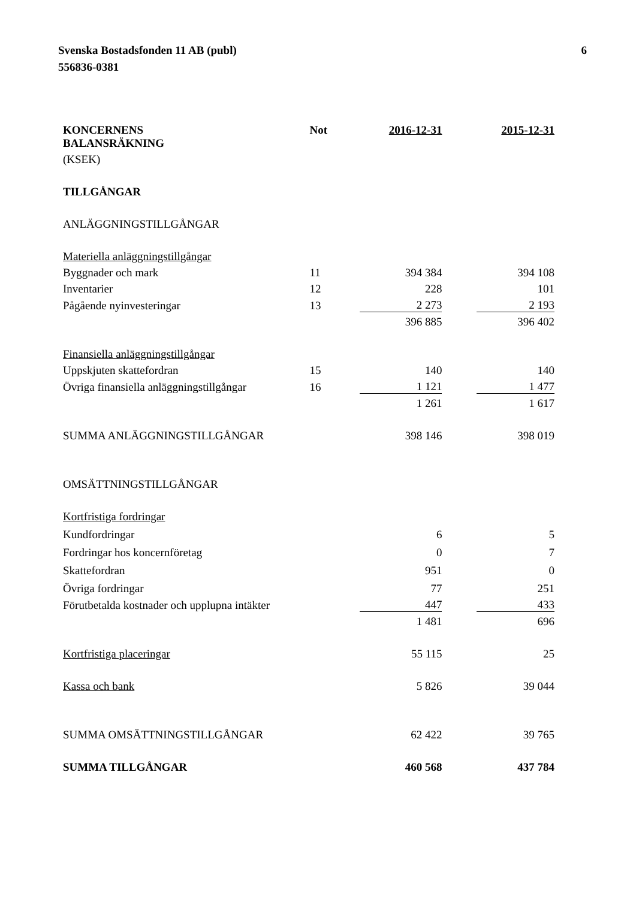Svenska Bostadsfonden 11 AB (publ)
556836-0381
6
| KONCERNENS BALANSRÄKNING | Not | 2016-12-31 | | 2015-12-31 |
| --- | --- | --- | --- | --- |
| (KSEK) | | | | |
| TILLGÅNGAR | | | | |
| ANLÄGGNINGSTILLGÅNGAR | | | | |
| Materiella anläggningstillgångar | | | | |
| Byggnader och mark | 11 | 394 384 | | 394 108 |
| Inventarier | 12 | 228 | | 101 |
| Pågående nyinvesteringar | 13 | 2 273 | | 2 193 |
| | | 396 885 | | 396 402 |
| Finansiella anläggningstillgångar | | | | |
| Uppskjuten skattefordran | 15 | 140 | | 140 |
| Övriga finansiella anläggningstillgångar | 16 | 1 121 | | 1 477 |
| | | 1 261 | | 1 617 |
| SUMMA ANLÄGGNINGSTILLGÅNGAR | | 398 146 | | 398 019 |
| OMSÄTTNINGSTILLGÅNGAR | | | | |
| Kortfristiga fordringar | | | | |
| Kundfordringar | | 6 | | 5 |
| Fordringar hos koncernföretag | | 0 | | 7 |
| Skattefordran | | 951 | | 0 |
| Övriga fordringar | | 77 | | 251 |
| Förutbetalda kostnader och upplupna intäkter | | 447 | | 433 |
| | | 1 481 | | 696 |
| Kortfristiga placeringar | | 55 115 | | 25 |
| Kassa och bank | | 5 826 | | 39 044 |
| SUMMA OMSÄTTNINGSTILLGÅNGAR | | 62 422 | | 39 765 |
| SUMMA TILLGÅNGAR | | 460 568 | | 437 784 |